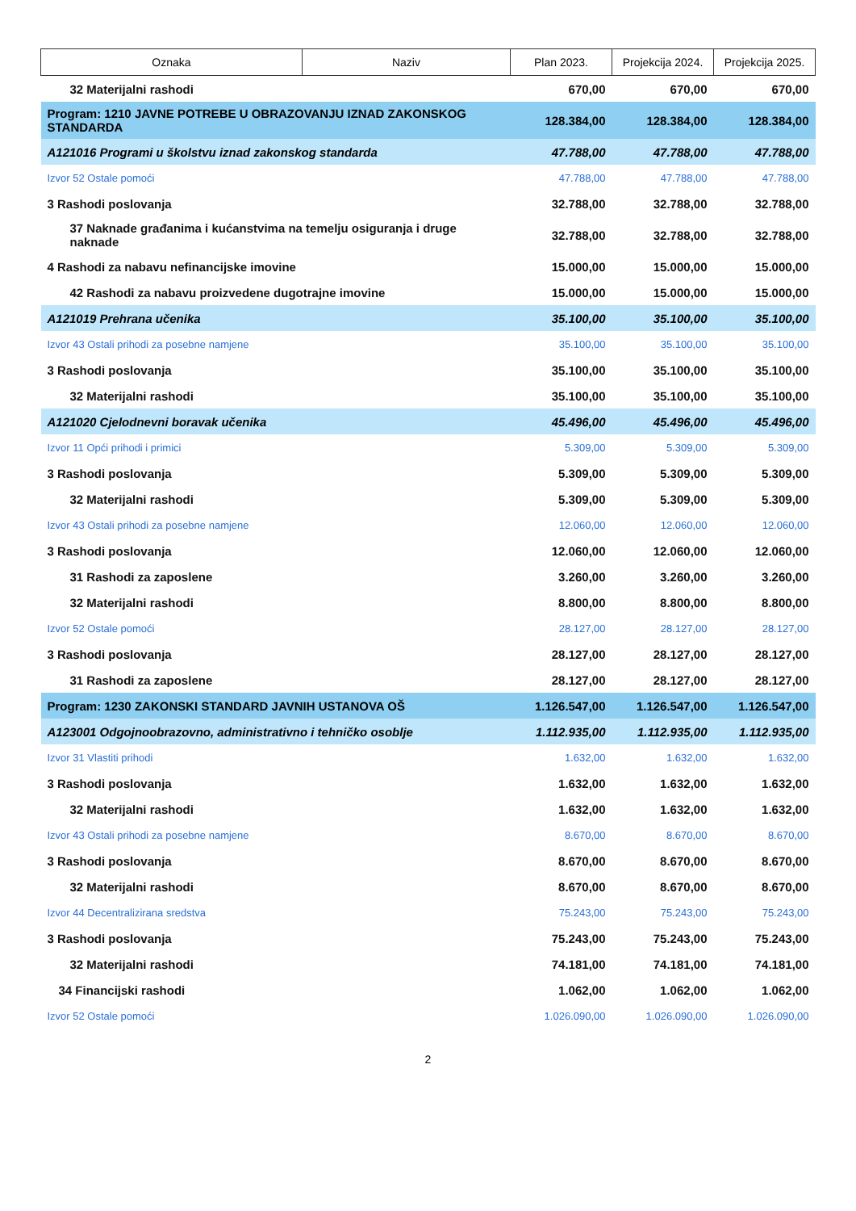| Oznaka | Naziv | Plan 2023. | Projekcija 2024. | Projekcija 2025. |
| --- | --- | --- | --- | --- |
| 32 Materijalni rashodi | | 670,00 | 670,00 | 670,00 |
| Program: 1210 JAVNE POTREBE U OBRAZOVANJU IZNAD ZAKONSKOG STANDARDA | | 128.384,00 | 128.384,00 | 128.384,00 |
| A121016 Programi u školstvu iznad zakonskog standarda | | 47.788,00 | 47.788,00 | 47.788,00 |
| Izvor 52 Ostale pomoći | | 47.788,00 | 47.788,00 | 47.788,00 |
| 3 Rashodi poslovanja | | 32.788,00 | 32.788,00 | 32.788,00 |
| 37 Naknade građanima i kućanstvima na temelju osiguranja i druge naknade | | 32.788,00 | 32.788,00 | 32.788,00 |
| 4 Rashodi za nabavu nefinancijske imovine | | 15.000,00 | 15.000,00 | 15.000,00 |
| 42 Rashodi za nabavu proizvedene dugotrajne imovine | | 15.000,00 | 15.000,00 | 15.000,00 |
| A121019 Prehrana učenika | | 35.100,00 | 35.100,00 | 35.100,00 |
| Izvor 43 Ostali prihodi za posebne namjene | | 35.100,00 | 35.100,00 | 35.100,00 |
| 3 Rashodi poslovanja | | 35.100,00 | 35.100,00 | 35.100,00 |
| 32 Materijalni rashodi | | 35.100,00 | 35.100,00 | 35.100,00 |
| A121020 Cjelodnevni boravak učenika | | 45.496,00 | 45.496,00 | 45.496,00 |
| Izvor 11 Opći prihodi i primici | | 5.309,00 | 5.309,00 | 5.309,00 |
| 3 Rashodi poslovanja | | 5.309,00 | 5.309,00 | 5.309,00 |
| 32 Materijalni rashodi | | 5.309,00 | 5.309,00 | 5.309,00 |
| Izvor 43 Ostali prihodi za posebne namjene | | 12.060,00 | 12.060,00 | 12.060,00 |
| 3 Rashodi poslovanja | | 12.060,00 | 12.060,00 | 12.060,00 |
| 31 Rashodi za zaposlene | | 3.260,00 | 3.260,00 | 3.260,00 |
| 32 Materijalni rashodi | | 8.800,00 | 8.800,00 | 8.800,00 |
| Izvor 52 Ostale pomoći | | 28.127,00 | 28.127,00 | 28.127,00 |
| 3 Rashodi poslovanja | | 28.127,00 | 28.127,00 | 28.127,00 |
| 31 Rashodi za zaposlene | | 28.127,00 | 28.127,00 | 28.127,00 |
| Program: 1230 ZAKONSKI STANDARD JAVNIH USTANOVA OŠ | | 1.126.547,00 | 1.126.547,00 | 1.126.547,00 |
| A123001 Odgojnoobrazovno, administrativno i tehničko osoblje | | 1.112.935,00 | 1.112.935,00 | 1.112.935,00 |
| Izvor 31 Vlastiti prihodi | | 1.632,00 | 1.632,00 | 1.632,00 |
| 3 Rashodi poslovanja | | 1.632,00 | 1.632,00 | 1.632,00 |
| 32 Materijalni rashodi | | 1.632,00 | 1.632,00 | 1.632,00 |
| Izvor 43 Ostali prihodi za posebne namjene | | 8.670,00 | 8.670,00 | 8.670,00 |
| 3 Rashodi poslovanja | | 8.670,00 | 8.670,00 | 8.670,00 |
| 32 Materijalni rashodi | | 8.670,00 | 8.670,00 | 8.670,00 |
| Izvor 44 Decentralizirana sredstva | | 75.243,00 | 75.243,00 | 75.243,00 |
| 3 Rashodi poslovanja | | 75.243,00 | 75.243,00 | 75.243,00 |
| 32 Materijalni rashodi | | 74.181,00 | 74.181,00 | 74.181,00 |
| 34 Financijski rashodi | | 1.062,00 | 1.062,00 | 1.062,00 |
| Izvor 52 Ostale pomoći | | 1.026.090,00 | 1.026.090,00 | 1.026.090,00 |
2